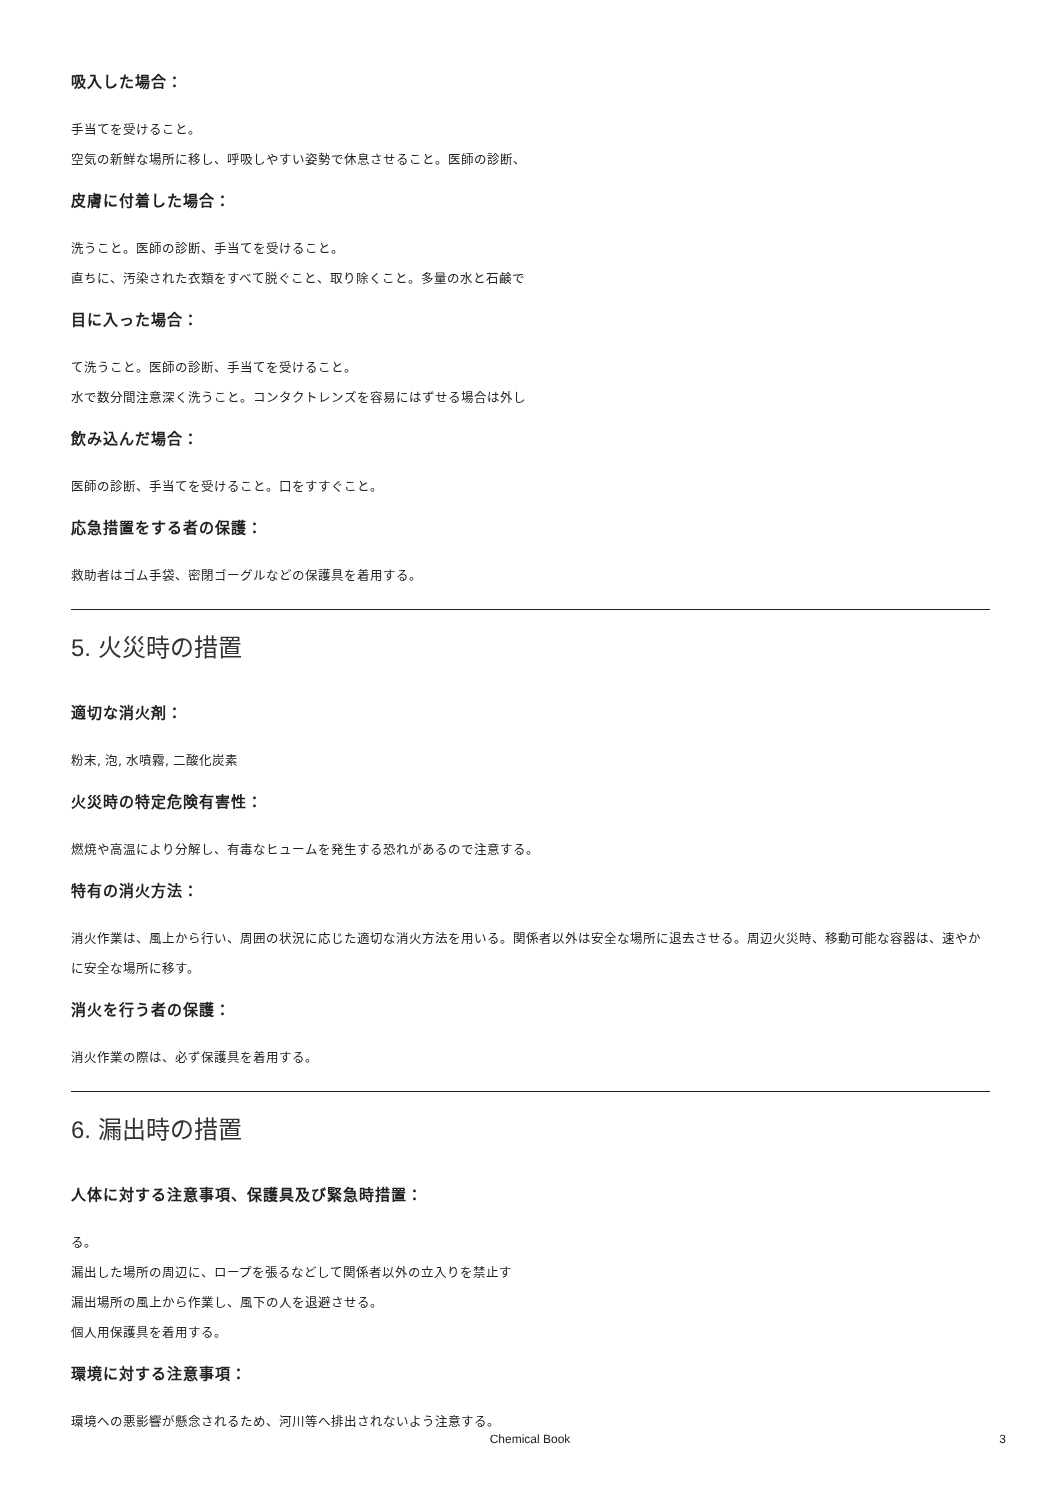吸入した場合：
手当てを受けること。
空気の新鮮な場所に移し、呼吸しやすい姿勢で休息させること。医師の診断、
皮膚に付着した場合：
洗うこと。医師の診断、手当てを受けること。
直ちに、汚染された衣類をすべて脱ぐこと、取り除くこと。多量の水と石鹸で
目に入った場合：
て洗うこと。医師の診断、手当てを受けること。
水で数分間注意深く洗うこと。コンタクトレンズを容易にはずせる場合は外し
飲み込んだ場合：
医師の診断、手当てを受けること。口をすすぐこと。
応急措置をする者の保護：
救助者はゴム手袋、密閉ゴーグルなどの保護具を着用する。
5. 火災時の措置
適切な消火剤：
粉末, 泡, 水噴霧, 二酸化炭素
火災時の特定危険有害性：
燃焼や高温により分解し、有毒なヒュームを発生する恐れがあるので注意する。
特有の消火方法：
消火作業は、風上から行い、周囲の状況に応じた適切な消火方法を用いる。関係者以外は安全な場所に退去させる。周辺火災時、移動可能な容器は、速やかに安全な場所に移す。
消火を行う者の保護：
消火作業の際は、必ず保護具を着用する。
6. 漏出時の措置
人体に対する注意事項、保護具及び緊急時措置：
る。
漏出した場所の周辺に、ロープを張るなどして関係者以外の立入りを禁止す
漏出場所の風上から作業し、風下の人を退避させる。
個人用保護具を着用する。
環境に対する注意事項：
環境への悪影響が懸念されるため、河川等へ排出されないよう注意する。
Chemical Book
3